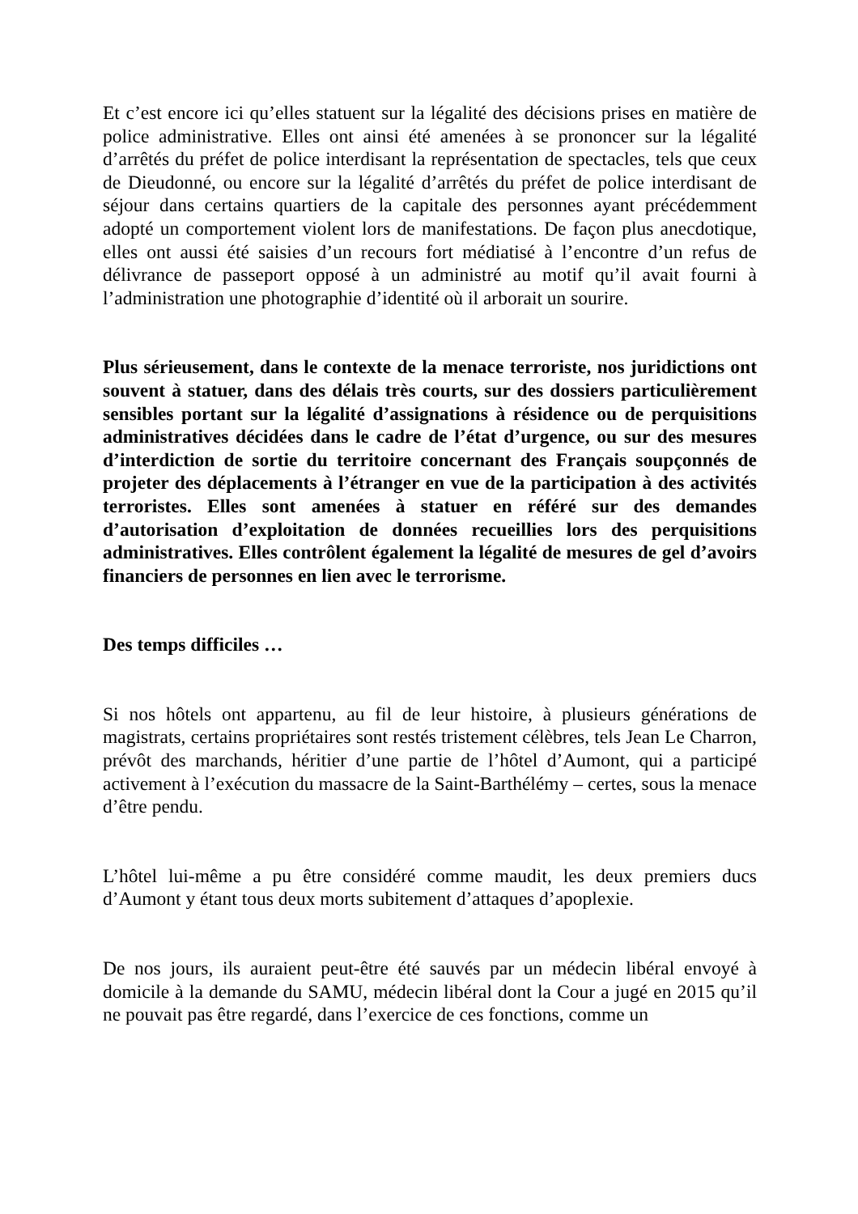Et c’est encore ici qu’elles statuent sur la légalité des décisions prises en matière de police administrative. Elles ont ainsi été amenées à se prononcer sur la légalité d’arrêtés du préfet de police interdisant la représentation de spectacles, tels que ceux de Dieudonné, ou encore sur la légalité d’arrêtés du préfet de police interdisant de séjour dans certains quartiers de la capitale des personnes ayant précédemment adopté un comportement violent lors de manifestations. De façon plus anecdotique, elles ont aussi été saisies d’un recours fort médiatisé à l’encontre d’un refus de délivrance de passeport opposé à un administré au motif qu’il avait fourni à l’administration une photographie d’identité où il arborait un sourire.
Plus sérieusement, dans le contexte de la menace terroriste, nos juridictions ont souvent à statuer, dans des délais très courts, sur des dossiers particulièrement sensibles portant sur la légalité d’assignations à résidence ou de perquisitions administratives décidées dans le cadre de l’état d’urgence, ou sur des mesures d’interdiction de sortie du territoire concernant des Français soupçonnés de projeter des déplacements à l’étranger en vue de la participation à des activités terroristes. Elles sont amenées à statuer en référé sur des demandes d’autorisation d’exploitation de données recueillies lors des perquisitions administratives. Elles contrôlent également la légalité de mesures de gel d’avoirs financiers de personnes en lien avec le terrorisme.
Des temps difficiles …
Si nos hôtels ont appartenu, au fil de leur histoire, à plusieurs générations de magistrats, certains propriétaires sont restés tristement célèbres, tels Jean Le Charron, prévôt des marchands, héritier d’une partie de l’hôtel d’Aumont, qui a participé activement à l’exécution du massacre de la Saint-Barthélémy – certes, sous la menace d’être pendu.
L’hôtel lui-même a pu être considéré comme maudit, les deux premiers ducs d’Aumont y étant tous deux morts subitement d’attaques d’apoplexie.
De nos jours, ils auraient peut-être été sauvés par un médecin libéral envoyé à domicile à la demande du SAMU, médecin libéral dont la Cour a jugé en 2015 qu’il ne pouvait pas être regardé, dans l’exercice de ces fonctions, comme un